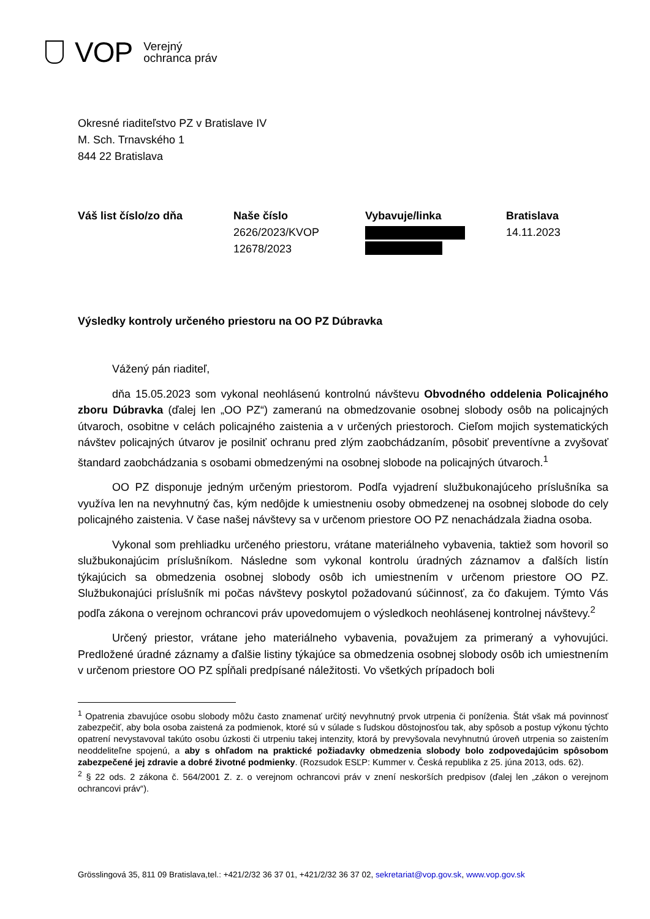VOP
Verejný
ochranca práv
Okresné riaditeľstvo PZ v Bratislave IV
M. Sch. Trnavského 1
844 22 Bratislava
| Váš list číslo/zo dňa | Naše číslo | Vybavuje/linka | Bratislava |
| --- | --- | --- | --- |
| | 2626/2023/KVOP 12678/2023 | | 14.11.2023 |
Výsledky kontroly určeného priestoru na OO PZ Dúbravka
Vážený pán riaditeľ,
dňa 15.05.2023 som vykonal neohlásenú kontrolnú návštevu Obvodného oddelenia Policajného zboru Dúbravka (ďalej len „OO PZ“) zameranú na obmedzovanie osobnej slobody osôb na policajných útvaroch, osobitne v celách policajného zaistenia a v určených priestoroch. Cieľom mojich systematických návštev policajných útvarov je posilniť ochranu pred zlým zaobchádzaním, pôsobiť preventívne a zvyšovať štandard zaobchádzania s osobami obmedzenými na osobnej slobode na policajných útvaroch.<sup>1</sup>
OO PZ disponuje jedným určeným priestorom. Podľa vyjadrení službukonajúceho príslušníka sa využíva len na nevyhnutný čas, kým nedôjde k umiestneniu osoby obmedzenej na osobnej slobode do cely policajného zaistenia. V čase našej návštevy sa v určenom priestore OO PZ nenachádzala žiadna osoba.
Vykonal som prehliadku určeného priestoru, vrátane materiálneho vybavenia, taktiež som hovoril so službukonajúcim príslušníkom. Následne som vykonal kontrolu úradných záznamov a ďalších listín týkajúcich sa obmedzenia osobnej slobody osôb ich umiestnením v určenom priestore OO PZ. Službukonajúci príslušník mi počas návštevy poskytol požadovanú súčinnosť, za čo ďakujem. Týmto Vás podľa zákona o verejnom ochrancovi práv upovedomujem o výsledkoch neohlásenej kontrolnej návštevy.<sup>2</sup>
Určený priestor, vrátane jeho materiálneho vybavenia, považujem za primeraný a vyhovujúci. Predložené úradné záznamy a ďalšie listiny týkajúce sa obmedzenia osobnej slobody osôb ich umiestnením v určenom priestore OO PZ spĺňali predpísané náležitosti. Vo všetkých prípadoch boli
<sup>1</sup> Opatrenia zbavujúce osobu slobody môžu často znamenať určitý nevyhnutný prvok utrpenia či poníženia. Štát však má povinnosť zabezpečiť, aby bola osoba zaistená za podmienok, ktoré sú v súlade s ľudskou dôstojnosťou tak, aby spôsob a postup výkonu týchto opatrení nevystavoval takúto osobu úzkosti či utrpeniu takej intenzity, ktorá by prevyšovala nevyhnutnú úroveň utrpenia so zaistením neoddeliteľne spojenú, a aby s ohľadom na praktické požiadavky obmedzenia slobody bolo zodpovedajúcim spôsobom zabezpečené jej zdravie a dobré životné podmienky. (Rozsudok ESĽP: Kummer v. Česká republika z 25. júna 2013, ods. 62).
<sup>2</sup> § 22 ods. 2 zákona č. 564/2001 Z. z. o verejnom ochrancovi práv v znení neskorších predpisov (ďalej len „zákon o verejnom ochrancovi práv“).
Grösslingová 35, 811 09 Bratislava,tel.: +421/2/32 36 37 01, +421/2/32 36 37 02, sekretariat@vop.gov.sk, www.vop.gov.sk